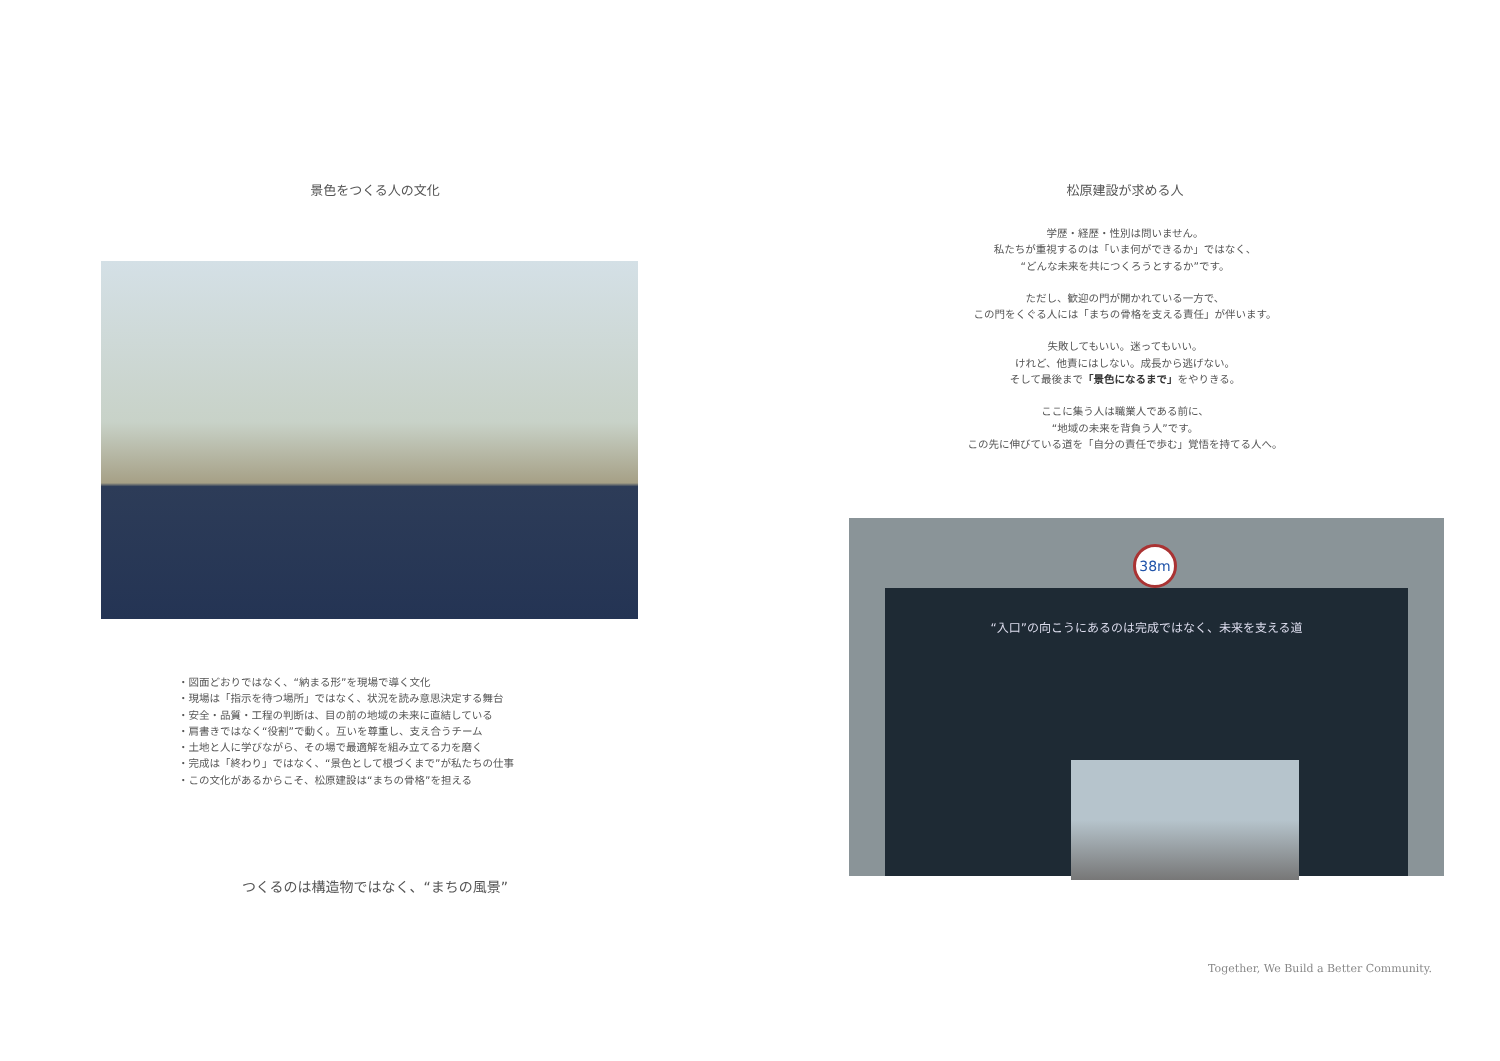景色をつくる人の文化
・図面どおりではなく、“納まる形”を現場で導く文化
・現場は「指示を待つ場所」ではなく、状況を読み意思決定する舞台
・安全・品質・工程の判断は、目の前の地域の未来に直結している
・肩書きではなく“役割”で動く。互いを尊重し、支え合うチーム
・土地と人に学びながら、その場で最適解を組み立てる力を磨く
・完成は「終わり」ではなく、“景色として根づくまで”が私たちの仕事
・この文化があるからこそ、松原建設は“まちの骨格”を担える
つくるのは構造物ではなく、“まちの風景”
松原建設が求める人
学歴・経歴・性別は問いません。
私たちが重視するのは「いま何ができるか」ではなく、
“どんな未来を共につくろうとするか”です。
ただし、歓迎の門が開かれている一方で、
この門をくぐる人には「まちの骨格を支える責任」が伴います。
失敗してもいい。迷ってもいい。
けれど、他責にはしない。成長から逃げない。
そして最後まで「景色になるまで」をやりきる。
ここに集う人は職業人である前に、
“地域の未来を背負う人”です。
この先に伸びている道を「自分の責任で歩む」覚悟を持てる人へ。
38m
“入口”の向こうにあるのは完成ではなく、未来を支える道
Together, We Build a Better Community.